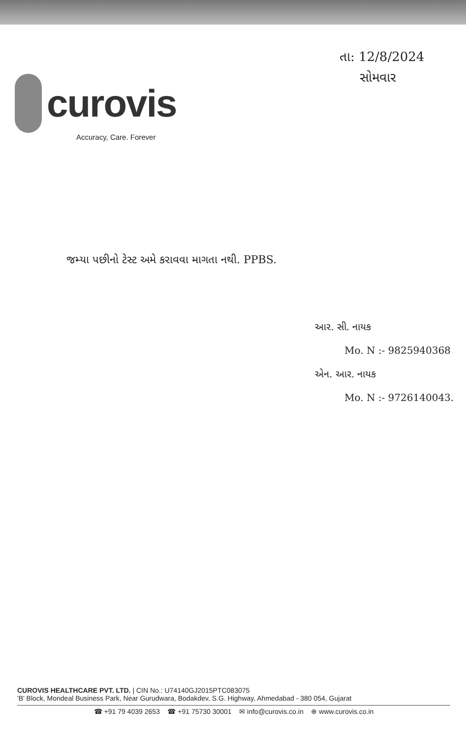curovis
Accuracy, Care. Forever
તા: 12/8/2024
સોમવાર
જમ્યા પછીનો ટેસ્ટ અમે કરાવવા માગતા નથી. PPBS.
આર. સી. નાયક
Mo. N :- 9825940368
એન. આર. નાયક
Mo. N :- 9726140043.
CUROVIS HEALTHCARE PVT. LTD. | CIN No.: U74140GJ2015PTC083075
'B' Block, Mondeal Business Park, Near Gurudwara, Bodakdev, S.G. Highway, Ahmedabad - 380 054, Gujarat
☎ +91 79 4039 2653 ☎ +91 75730 30001 ✉ info@curovis.co.in ⊕ www.curovis.co.in